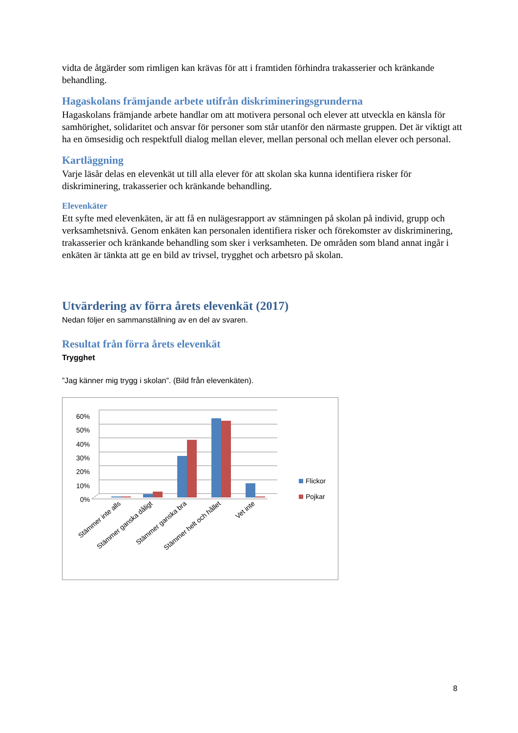vidta de åtgärder som rimligen kan krävas för att i framtiden förhindra trakasserier och kränkande behandling.
Hagaskolans främjande arbete utifrån diskrimineringsgrunderna
Hagaskolans främjande arbete handlar om att motivera personal och elever att utveckla en känsla för samhörighet, solidaritet och ansvar för personer som står utanför den närmaste gruppen. Det är viktigt att ha en ömsesidig och respektfull dialog mellan elever, mellan personal och mellan elever och personal.
Kartläggning
Varje läsår delas en elevenkät ut till alla elever för att skolan ska kunna identifiera risker för diskriminering, trakasserier och kränkande behandling.
Elevenkäter
Ett syfte med elevenkäten, är att få en nulägesrapport av stämningen på skolan på individ, grupp och verksamhetsnivå. Genom enkäten kan personalen identifiera risker och förekomster av diskriminering, trakasserier och kränkande behandling som sker i verksamheten. De områden som bland annat ingår i enkäten är tänkta att ge en bild av trivsel, trygghet och arbetsro på skolan.
Utvärdering av förra årets elevenkät (2017)
Nedan följer en sammanställning av en del av svaren.
Resultat från förra årets elevenkät
Trygghet
”Jag känner mig trygg i skolan”. (Bild från elevenkäten).
60%
50%
40%
30%
20%
10%
0%
Stämmer inte alls
Stämmer ganska dåligt
Stämmer ganska bra
Stämmer helt och hållet
Vet inte
Flickor
Pojkar
8